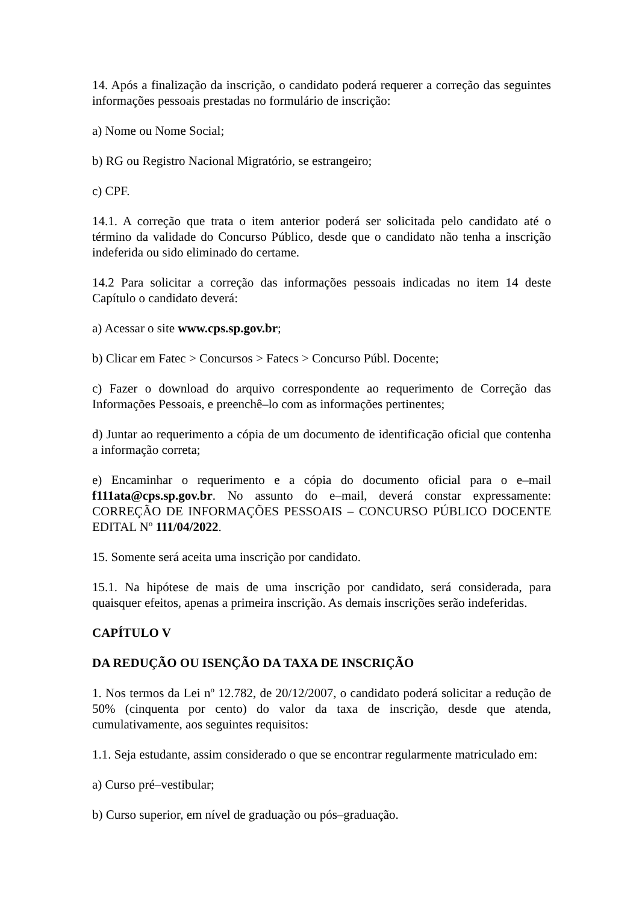14. Após a finalização da inscrição, o candidato poderá requerer a correção das seguintes informações pessoais prestadas no formulário de inscrição:
a) Nome ou Nome Social;
b) RG ou Registro Nacional Migratório, se estrangeiro;
c) CPF.
14.1. A correção que trata o item anterior poderá ser solicitada pelo candidato até o término da validade do Concurso Público, desde que o candidato não tenha a inscrição indeferida ou sido eliminado do certame.
14.2 Para solicitar a correção das informações pessoais indicadas no item 14 deste Capítulo o candidato deverá:
a) Acessar o site www.cps.sp.gov.br;
b) Clicar em Fatec > Concursos > Fatecs > Concurso Públ. Docente;
c) Fazer o download do arquivo correspondente ao requerimento de Correção das Informações Pessoais, e preenchê–lo com as informações pertinentes;
d) Juntar ao requerimento a cópia de um documento de identificação oficial que contenha a informação correta;
e) Encaminhar o requerimento e a cópia do documento oficial para o e–mail f111ata@cps.sp.gov.br. No assunto do e–mail, deverá constar expressamente: CORREÇÃO DE INFORMAÇÕES PESSOAIS – CONCURSO PÚBLICO DOCENTE EDITAL Nº 111/04/2022.
15. Somente será aceita uma inscrição por candidato.
15.1. Na hipótese de mais de uma inscrição por candidato, será considerada, para quaisquer efeitos, apenas a primeira inscrição. As demais inscrições serão indeferidas.
CAPÍTULO V
DA REDUÇÃO OU ISENÇÃO DA TAXA DE INSCRIÇÃO
1. Nos termos da Lei nº 12.782, de 20/12/2007, o candidato poderá solicitar a redução de 50% (cinquenta por cento) do valor da taxa de inscrição, desde que atenda, cumulativamente, aos seguintes requisitos:
1.1. Seja estudante, assim considerado o que se encontrar regularmente matriculado em:
a) Curso pré–vestibular;
b) Curso superior, em nível de graduação ou pós–graduação.